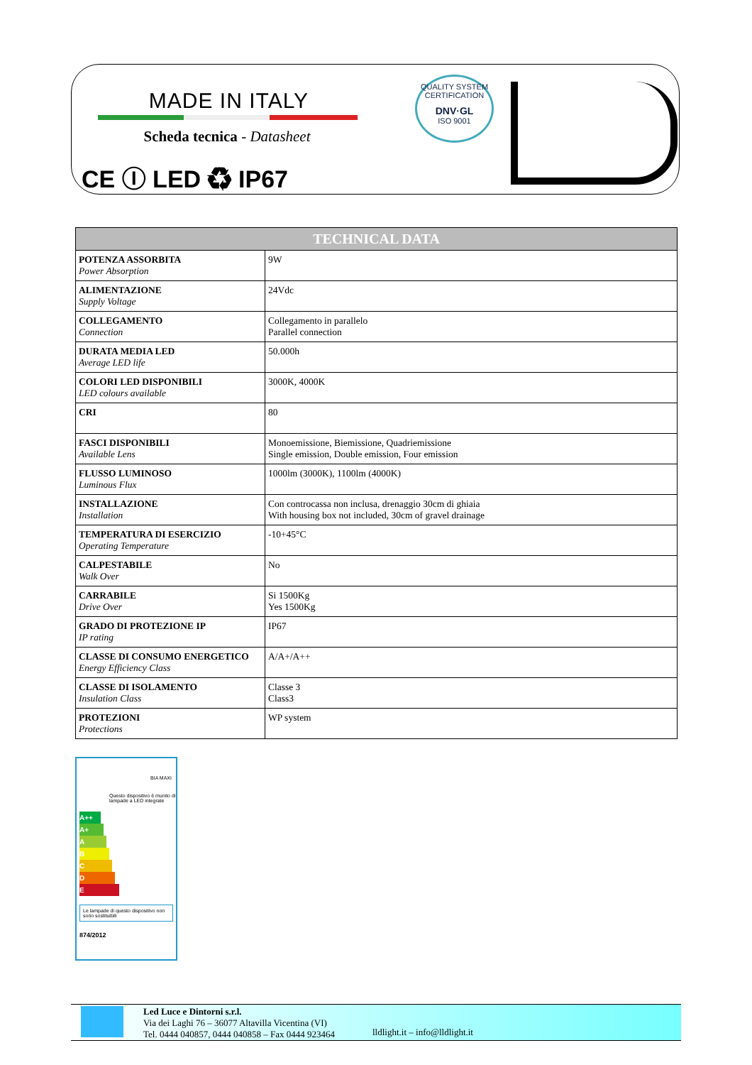MADE IN ITALY
Scheda tecnica - Datasheet
CE Ⓘ LED ♻ IP67
QUALITY SYSTEM CERTIFICATION
DNV·GL
ISO 9001
| TECHNICAL DATA | |
| --- | --- |
| POTENZA ASSORBITA Power Absorption | 9W |
| ALIMENTAZIONE Supply Voltage | 24Vdc |
| COLLEGAMENTO Connection | Collegamento in parallelo Parallel connection |
| DURATA MEDIA LED Average LED life | 50.000h |
| COLORI LED DISPONIBILI LED colours available | 3000K, 4000K |
| CRI | 80 |
| FASCI DISPONIBILI Available Lens | Monoemissione, Biemissione, Quadriemissione Single emission, Double emission, Four emission |
| FLUSSO LUMINOSO Luminous Flux | 1000lm (3000K), 1100lm (4000K) |
| INSTALLAZIONE Installation | Con controcassa non inclusa, drenaggio 30cm di ghiaia With housing box not included, 30cm of gravel drainage |
| TEMPERATURA DI ESERCIZIO Operating Temperature | -10+45°C |
| CALPESTABILE Walk Over | No |
| CARRABILE Drive Over | Si 1500Kg Yes 1500Kg |
| GRADO DI PROTEZIONE IP IP rating | IP67 |
| CLASSE DI CONSUMO ENERGETICO Energy Efficiency Class | A/A+/A++ |
| CLASSE DI ISOLAMENTO Insulation Class | Classe 3 Class3 |
| PROTEZIONI Protections | WP system |
BIA MAXI
Questo dispositivo è munito di lampade a LED integrate
A++
A+
A
B
C
D
E
Le lampade di questo dispositivo non sono sostituibili
874/2012
Led Luce e Dintorni s.r.l.
Via dei Laghi 76 – 36077 Altavilla Vicentina (VI)
Tel. 0444 040857, 0444 040858 – Fax 0444 923464
lldlight.it – info@lldlight.it